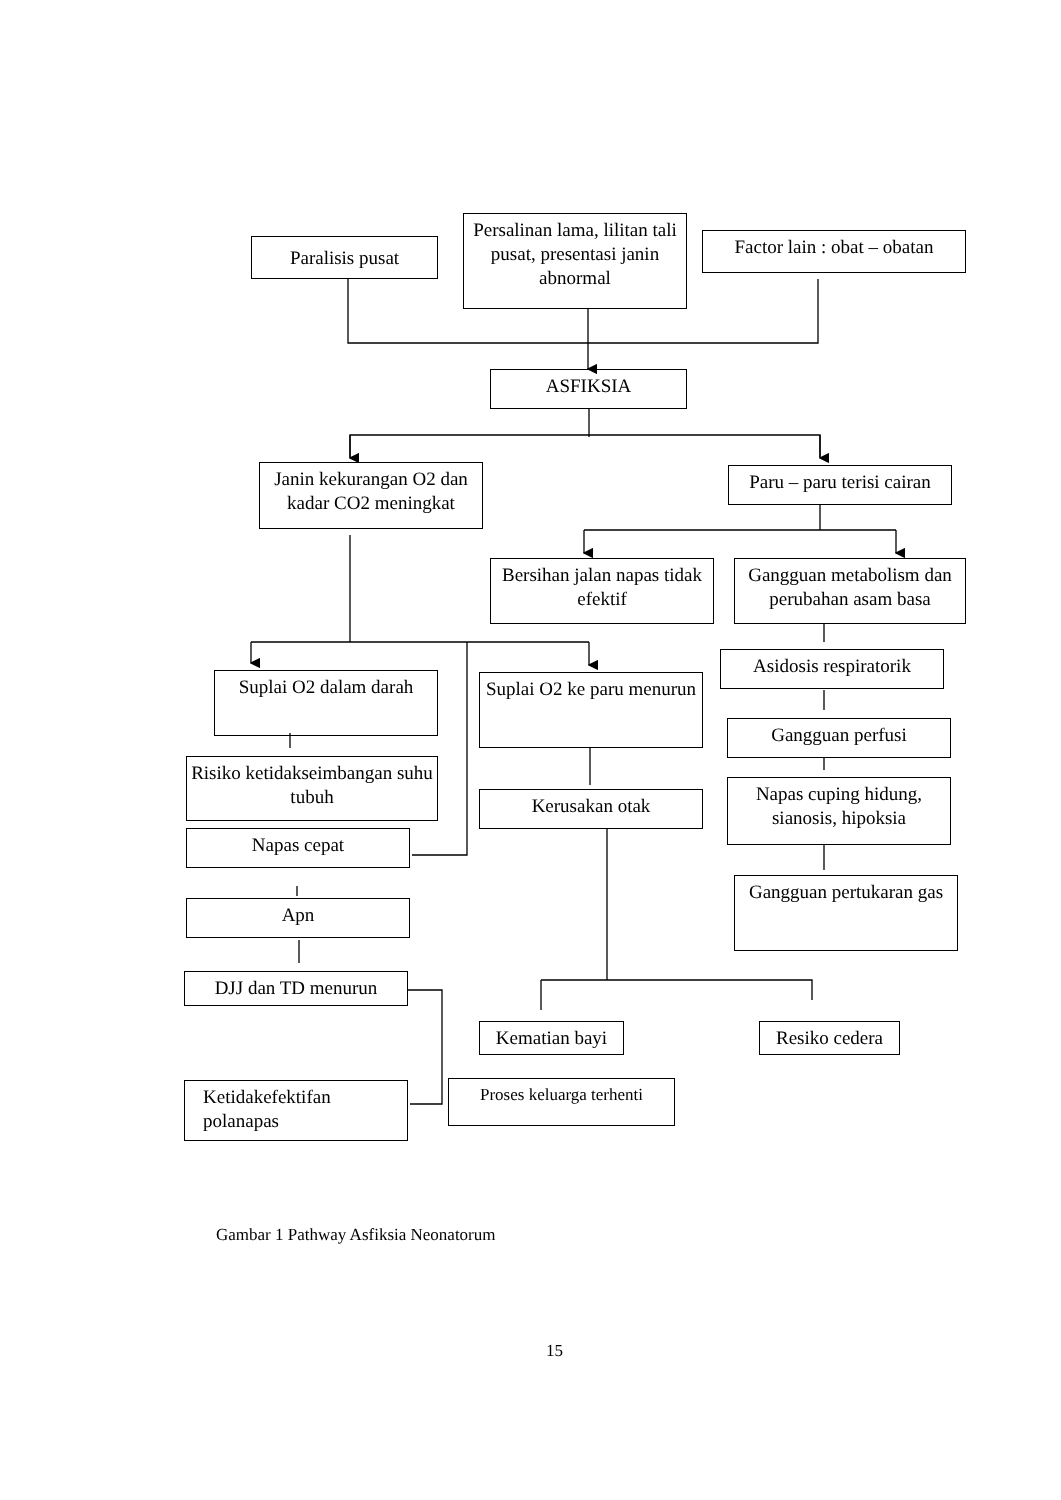Paralisis pusat
Persalinan lama, lilitan tali pusat, presentasi janin abnormal
Factor lain : obat – obatan
ASFIKSIA
Janin kekurangan O2 dan kadar CO2 meningkat
Paru – paru terisi cairan
Bersihan jalan napas tidak efektif
Gangguan metabolism dan perubahan asam basa
Asidosis respiratorik
Suplai O2 dalam darah
Suplai O2 ke paru menurun
Gangguan perfusi
Risiko ketidakseimbangan suhu tubuh
Napas cuping hidung, sianosis, hipoksia
Kerusakan otak
Napas cepat
Gangguan pertukaran gas
Apn
DJJ dan TD menurun
Kematian bayi
Resiko cedera
Ketidakefektifan polanapas
Proses keluarga terhenti
Gambar 1 Pathway Asfiksia Neonatorum
15